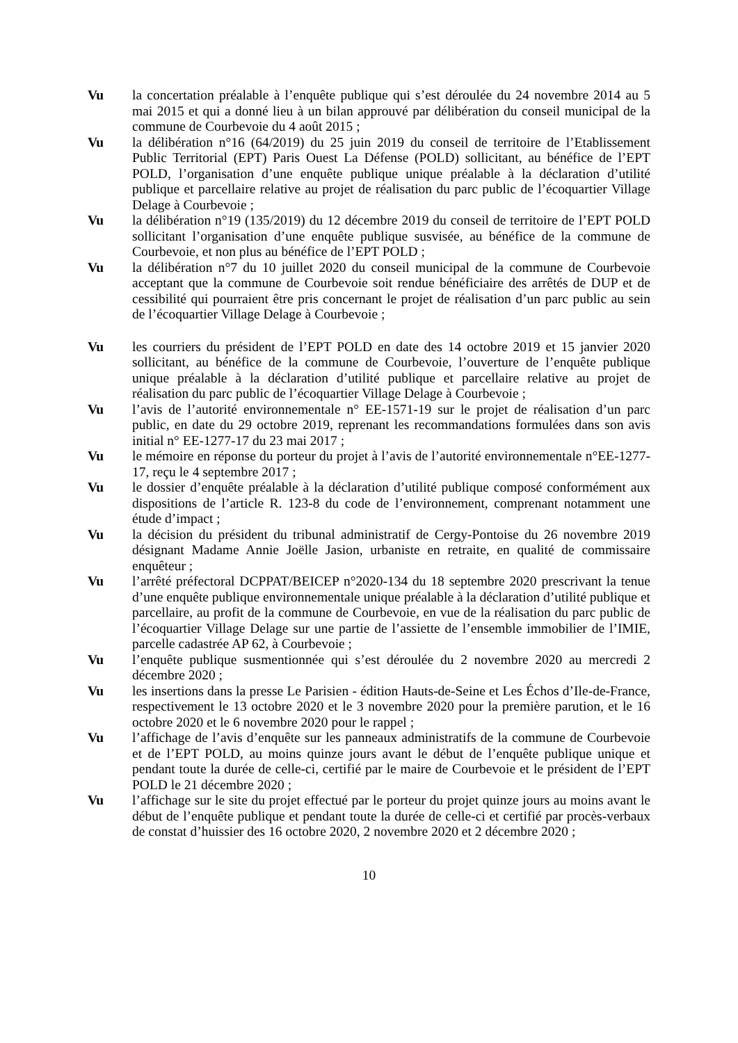Vu la concertation préalable à l’enquête publique qui s’est déroulée du 24 novembre 2014 au 5 mai 2015 et qui a donné lieu à un bilan approuvé par délibération du conseil municipal de la commune de Courbevoie du 4 août 2015 ;
Vu la délibération n°16 (64/2019) du 25 juin 2019 du conseil de territoire de l’Etablissement Public Territorial (EPT) Paris Ouest La Défense (POLD) sollicitant, au bénéfice de l’EPT POLD, l’organisation d’une enquête publique unique préalable à la déclaration d’utilité publique et parcellaire relative au projet de réalisation du parc public de l’écoquartier Village Delage à Courbevoie ;
Vu la délibération n°19 (135/2019) du 12 décembre 2019 du conseil de territoire de l’EPT POLD sollicitant l’organisation d’une enquête publique susvisée, au bénéfice de la commune de Courbevoie, et non plus au bénéfice de l’EPT POLD ;
Vu la délibération n°7 du 10 juillet 2020 du conseil municipal de la commune de Courbevoie acceptant que la commune de Courbevoie soit rendue bénéficiaire des arrêtés de DUP et de cessibilité qui pourraient être pris concernant le projet de réalisation d’un parc public au sein de l’écoquartier Village Delage à Courbevoie ;
Vu les courriers du président de l’EPT POLD en date des 14 octobre 2019 et 15 janvier 2020 sollicitant, au bénéfice de la commune de Courbevoie, l’ouverture de l’enquête publique unique préalable à la déclaration d’utilité publique et parcellaire relative au projet de réalisation du parc public de l’écoquartier Village Delage à Courbevoie ;
Vu l’avis de l’autorité environnementale n° EE-1571-19 sur le projet de réalisation d’un parc public, en date du 29 octobre 2019, reprenant les recommandations formulées dans son avis initial n° EE-1277-17 du 23 mai 2017 ;
Vu le mémoire en réponse du porteur du projet à l’avis de l’autorité environnementale n°EE-1277-17, reçu le 4 septembre 2017 ;
Vu le dossier d’enquête préalable à la déclaration d’utilité publique composé conformément aux dispositions de l’article R. 123-8 du code de l’environnement, comprenant notamment une étude d’impact ;
Vu la décision du président du tribunal administratif de Cergy-Pontoise du 26 novembre 2019 désignant Madame Annie Joëlle Jasion, urbaniste en retraite, en qualité de commissaire enquêteur ;
Vu l’arrêté préfectoral DCPPAT/BEICEP n°2020-134 du 18 septembre 2020 prescrivant la tenue d’une enquête publique environnementale unique préalable à la déclaration d’utilité publique et parcellaire, au profit de la commune de Courbevoie, en vue de la réalisation du parc public de l’écoquartier Village Delage sur une partie de l’assiette de l’ensemble immobilier de l’IMIE, parcelle cadastrée AP 62, à Courbevoie ;
Vu l’enquête publique susmentionnée qui s’est déroulée du 2 novembre 2020 au mercredi 2 décembre 2020 ;
Vu les insertions dans la presse Le Parisien - édition Hauts-de-Seine et Les Échos d’Ile-de-France, respectivement le 13 octobre 2020 et le 3 novembre 2020 pour la première parution, et le 16 octobre 2020 et le 6 novembre 2020 pour le rappel ;
Vu l’affichage de l’avis d’enquête sur les panneaux administratifs de la commune de Courbevoie et de l’EPT POLD, au moins quinze jours avant le début de l’enquête publique unique et pendant toute la durée de celle-ci, certifié par le maire de Courbevoie et le président de l’EPT POLD le 21 décembre 2020 ;
Vu l’affichage sur le site du projet effectué par le porteur du projet quinze jours au moins avant le début de l’enquête publique et pendant toute la durée de celle-ci et certifié par procès-verbaux de constat d’huissier des 16 octobre 2020, 2 novembre 2020 et 2 décembre 2020 ;
10